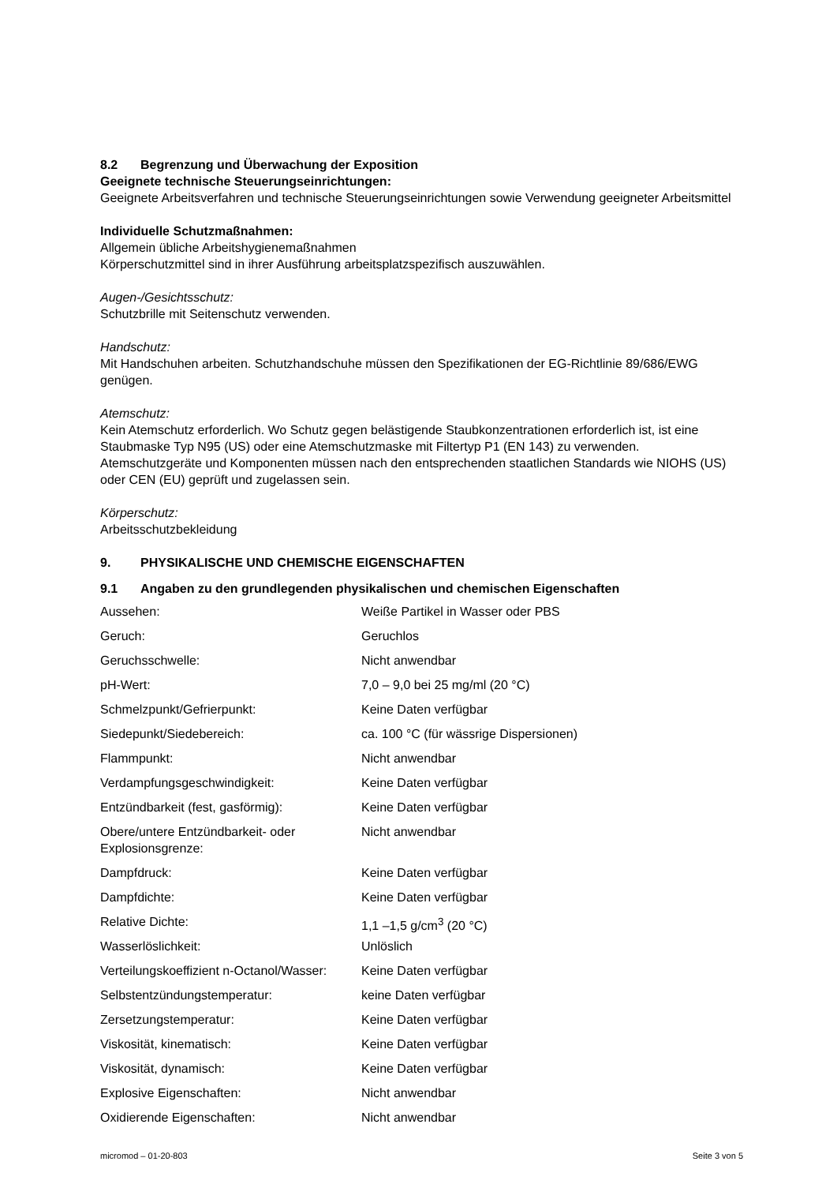8.2 Begrenzung und Überwachung der Exposition
Geeignete technische Steuerungseinrichtungen:
Geeignete Arbeitsverfahren und technische Steuerungseinrichtungen sowie Verwendung geeigneter Arbeitsmittel
Individuelle Schutzmaßnahmen:
Allgemein übliche Arbeitshygienemaßnahmen
Körperschutzmittel sind in ihrer Ausführung arbeitsplatzspezifisch auszuwählen.
Augen-/Gesichtsschutz:
Schutzbrille mit Seitenschutz verwenden.
Handschutz:
Mit Handschuhen arbeiten. Schutzhandschuhe müssen den Spezifikationen der EG-Richtlinie 89/686/EWG genügen.
Atemschutz:
Kein Atemschutz erforderlich. Wo Schutz gegen belästigende Staubkonzentrationen erforderlich ist, ist eine Staubmaske Typ N95 (US) oder eine Atemschutzmaske mit Filtertyp P1 (EN 143) zu verwenden. Atemschutzgeräte und Komponenten müssen nach den entsprechenden staatlichen Standards wie NIOHS (US) oder CEN (EU) geprüft und zugelassen sein.
Körperschutz:
Arbeitsschutzbekleidung
9. PHYSIKALISCHE UND CHEMISCHE EIGENSCHAFTEN
9.1 Angaben zu den grundlegenden physikalischen und chemischen Eigenschaften
| Aussehen: | Weiße Partikel in Wasser oder PBS |
| Geruch: | Geruchlos |
| Geruchsschwelle: | Nicht anwendbar |
| pH-Wert: | 7,0 – 9,0 bei 25 mg/ml (20 °C) |
| Schmelzpunkt/Gefrierpunkt: | Keine Daten verfügbar |
| Siedepunkt/Siedebereich: | ca. 100 °C (für wässrige Dispersionen) |
| Flammpunkt: | Nicht anwendbar |
| Verdampfungsgeschwindigkeit: | Keine Daten verfügbar |
| Entzündbarkeit (fest, gasförmig): | Keine Daten verfügbar |
| Obere/untere Entzündbarkeit- oder Explosionsgrenze: | Nicht anwendbar |
| Dampfdruck: | Keine Daten verfügbar |
| Dampfdichte: | Keine Daten verfügbar |
| Relative Dichte: | 1,1 –1,5 g/cm<sup>3</sup> (20 °C) |
| Wasserlöslichkeit: | Unlöslich |
| Verteilungskoeffizient n-Octanol/Wasser: | Keine Daten verfügbar |
| Selbstentzündungstemperatur: | keine Daten verfügbar |
| Zersetzungstemperatur: | Keine Daten verfügbar |
| Viskosität, kinematisch: | Keine Daten verfügbar |
| Viskosität, dynamisch: | Keine Daten verfügbar |
| Explosive Eigenschaften: | Nicht anwendbar |
| Oxidierende Eigenschaften: | Nicht anwendbar |
micromod – 01-20-803 Seite 3 von 5